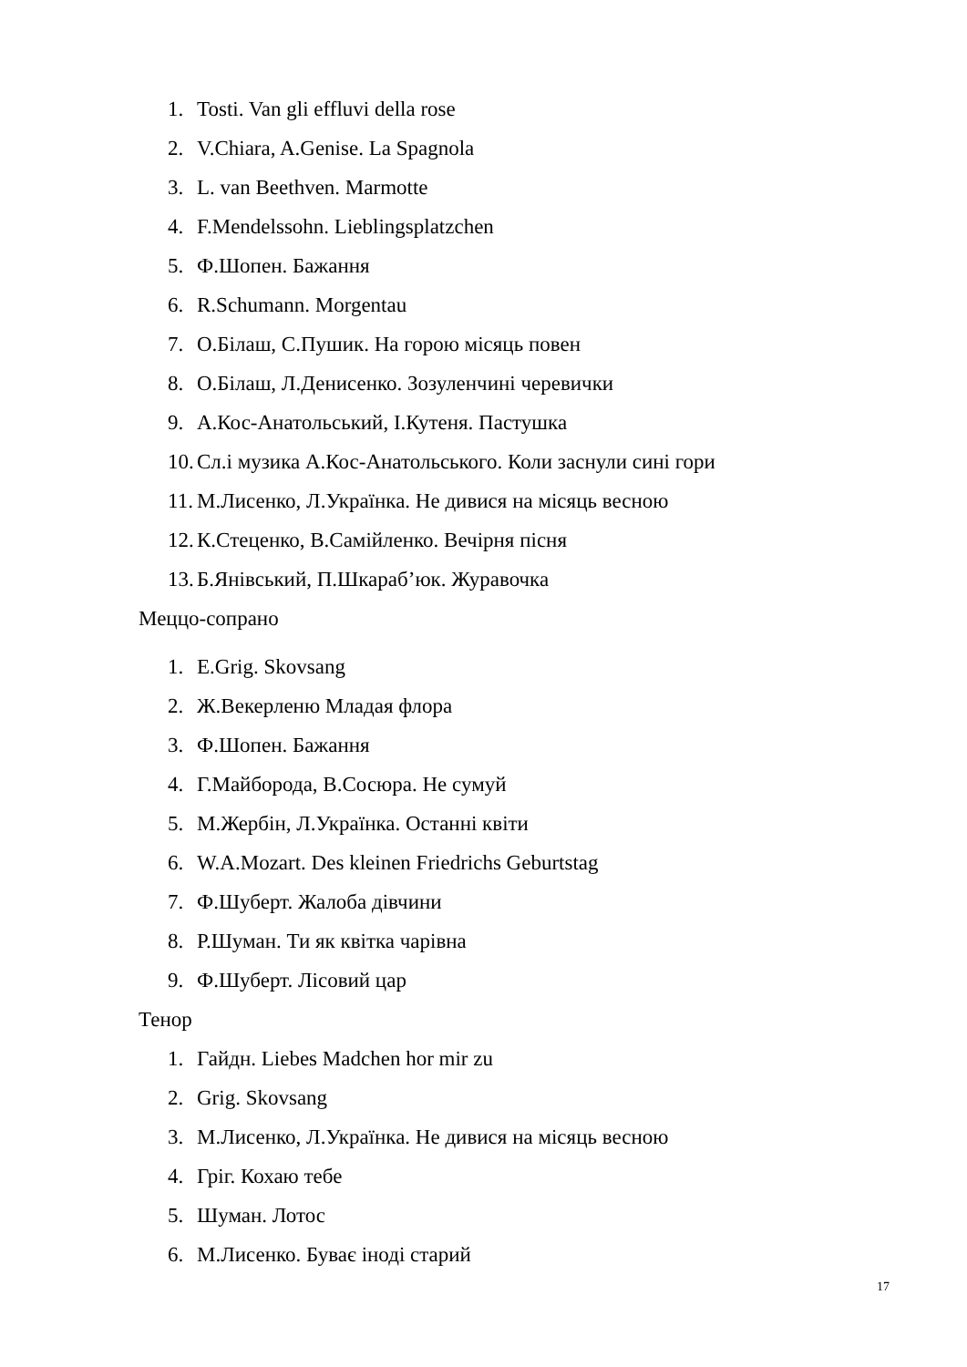1. Tosti. Van gli effluvi della rose
2. V.Chiara, A.Genise. La Spagnola
3. L. van Beethven. Marmotte
4. F.Mendelssohn. Lieblingsplatzchen
5. Ф.Шопен. Бажання
6. R.Schumann. Morgentau
7. О.Білаш, С.Пушик. На горою місяць повен
8. О.Білаш, Л.Денисенко. Зозуленчині черевички
9. А.Кос-Анатольський, І.Кутеня. Пастушка
10. Сл.і музика А.Кос-Анатольського. Коли заснули сині гори
11. М.Лисенко, Л.Українка. Не дивися на місяць весною
12. К.Стеценко, В.Самійленко. Вечірня пісня
13. Б.Янівський, П.Шкараб’юк. Журавочка
Меццо-сопрано
1. E.Grig. Skovsang
2. Ж.Векерленю Младая флора
3. Ф.Шопен. Бажання
4. Г.Майборода, В.Сосюра. Не сумуй
5. М.Жербін, Л.Українка. Останні квіти
6. W.A.Mozart. Des kleinen Friedrichs Geburtstag
7. Ф.Шуберт. Жалоба дівчини
8. Р.Шуман. Ти як квітка чарівна
9. Ф.Шуберт. Лісовий цар
Тенор
1. Гайдн. Liebes Madchen hor mir zu
2. Grig. Skovsang
3. М.Лисенко, Л.Українка. Не дивися на місяць весною
4. Гріг. Кохаю тебе
5. Шуман. Лотос
6. М.Лисенко. Буває іноді старий
17